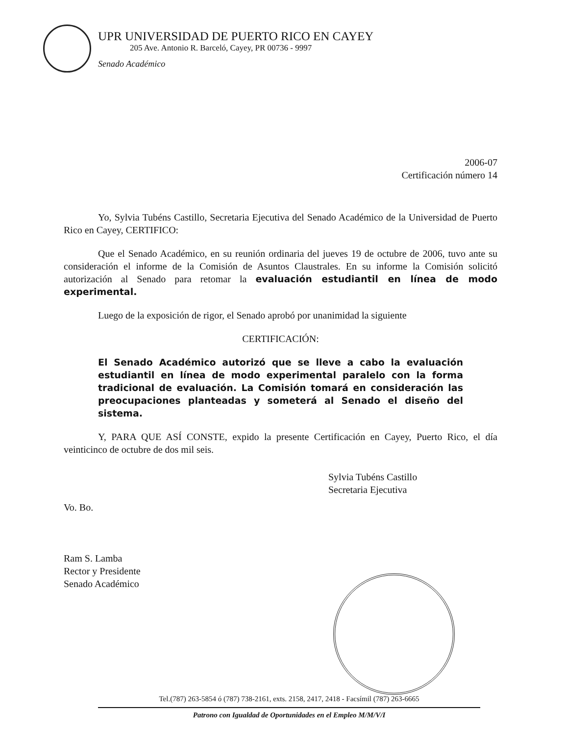UPR UNIVERSIDAD DE PUERTO RICO EN CAYEY
205 Ave. Antonio R. Barceló, Cayey, PR 00736 - 9997
Senado Académico
2006-07
Certificación número 14
Yo, Sylvia Tubéns Castillo, Secretaria Ejecutiva del Senado Académico de la Universidad de Puerto Rico en Cayey, CERTIFICO:
Que el Senado Académico, en su reunión ordinaria del jueves 19 de octubre de 2006, tuvo ante su consideración el informe de la Comisión de Asuntos Claustrales. En su informe la Comisión solicitó autorización al Senado para retomar la evaluación estudiantil en línea de modo experimental.
Luego de la exposición de rigor, el Senado aprobó por unanimidad la siguiente
CERTIFICACIÓN:
El Senado Académico autorizó que se lleve a cabo la evaluación estudiantil en línea de modo experimental paralelo con la forma tradicional de evaluación. La Comisión tomará en consideración las preocupaciones planteadas y someterá al Senado el diseño del sistema.
Y, PARA QUE ASÍ CONSTE, expido la presente Certificación en Cayey, Puerto Rico, el día veinticinco de octubre de dos mil seis.
Sylvia Tubéns Castillo
Secretaria Ejecutiva
Vo. Bo.
Ram S. Lamba
Rector y Presidente
Senado Académico
Tel.(787) 263-5854 ó (787) 738-2161, exts. 2158, 2417, 2418 - Facsímil (787) 263-6665
Patrono con Igualdad de Oportunidades en el Empleo M/M/V/I